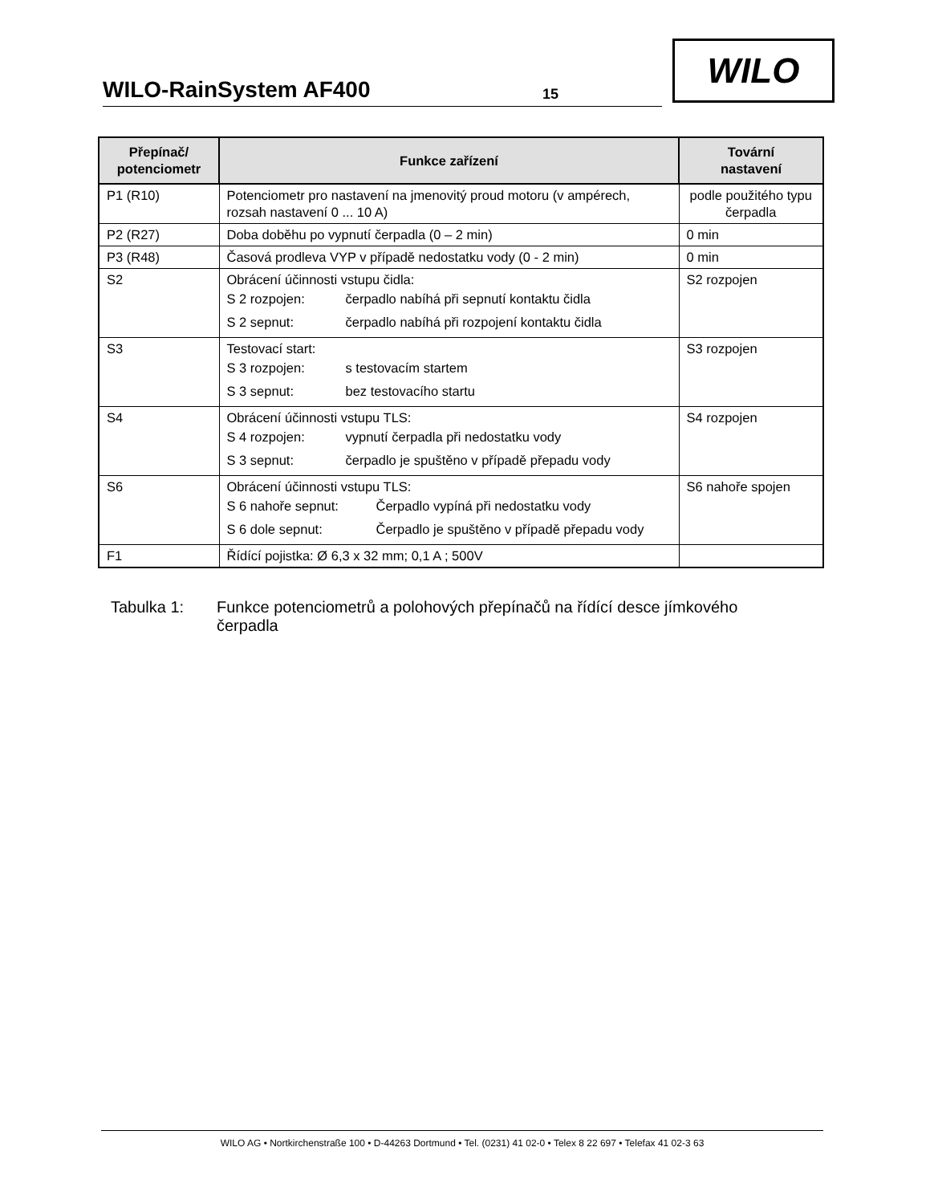WILO-RainSystem AF400
15
WILO
| Přepínač/ potenciometr | Funkce zařízení | Tovární nastavení |
| --- | --- | --- |
| P1 (R10) | Potenciometr pro nastavení na jmenovitý proud motoru (v ampérech, rozsah nastavení 0 ... 10 A) | podle použitého typu čerpadla |
| P2 (R27) | Doba doběhu po vypnutí čerpadla (0 – 2 min) | 0 min |
| P3 (R48) | Časová prodleva VYP v případě nedostatku vody (0 - 2 min) | 0 min |
| S2 | Obrácení účinnosti vstupu čidla: / S 2 rozpojen: / čerpadlo nabíhá při sepnutí kontaktu čidla / / S 2 sepnut: / čerpadlo nabíhá při rozpojení kontaktu čidla / | S2 rozpojen |
| S3 | Testovací start: / S 3 rozpojen: / s testovacím startem / / S 3 sepnut: / bez testovacího startu / | S3 rozpojen |
| S4 | Obrácení účinnosti vstupu TLS: / S 4 rozpojen: / vypnutí čerpadla při nedostatku vody / / S 3 sepnut: / čerpadlo je spuštěno v případě přepadu vody / | S4 rozpojen |
| S6 | Obrácení účinnosti vstupu TLS: / S 6 nahoře sepnut: / Čerpadlo vypíná při nedostatku vody / / S 6 dole sepnut: / Čerpadlo je spuštěno v případě přepadu vody / | S6 nahoře spojen |
| F1 | Řídící pojistka: Ø 6,3 x 32 mm; 0,1 A ; 500V | |
Tabulka 1: Funkce potenciometrů a polohových přepínačů na řídící desce jímkového
čerpadla
WILO AG • Nortkirchenstraße 100 • D-44263 Dortmund • Tel. (0231) 41 02-0 • Telex 8 22 697 • Telefax 41 02-3 63